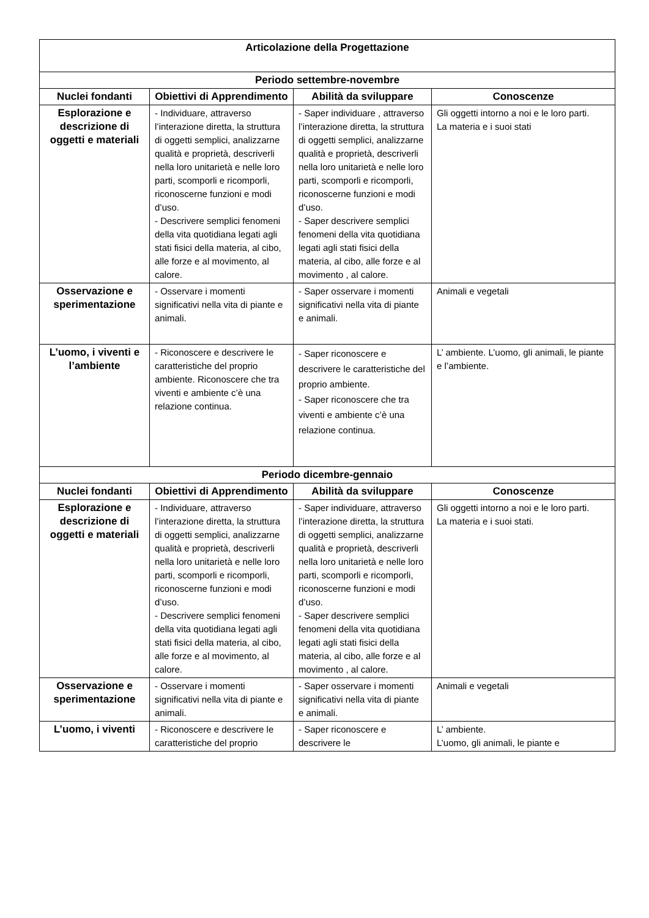| Articolazione della Progettazione | | | |
| --- | --- | --- | --- |
| Periodo settembre-novembre | | | |
| Nuclei fondanti | Obiettivi di Apprendimento | Abilità da sviluppare | Conoscenze |
| Esplorazione e descrizione di oggetti e materiali | - Individuare, attraverso l’interazione diretta, la struttura di oggetti semplici, analizzarne qualità e proprietà, descriverli nella loro unitarietà e nelle loro parti, scomporli e ricomporli, riconoscerne funzioni e modi d’uso. - Descrivere semplici fenomeni della vita quotidiana legati agli stati fisici della materia, al cibo, alle forze e al movimento, al calore. | - Saper individuare , attraverso l’interazione diretta, la struttura di oggetti semplici, analizzarne qualità e proprietà, descriverli nella loro unitarietà e nelle loro parti, scomporli e ricomporli, riconoscerne funzioni e modi d’uso. - Saper descrivere semplici fenomeni della vita quotidiana legati agli stati fisici della materia, al cibo, alle forze e al movimento , al calore. | Gli oggetti intorno a noi e le loro parti. La materia e i suoi stati |
| Osservazione e sperimentazione | - Osservare i momenti significativi nella vita di piante e animali. | - Saper osservare i momenti significativi nella vita di piante e animali. | Animali e vegetali |
| L’uomo, i viventi e l’ambiente | - Riconoscere e descrivere le caratteristiche del proprio ambiente. Riconoscere che tra viventi e ambiente c’è una relazione continua. | - Saper riconoscere e descrivere le caratteristiche del proprio ambiente. - Saper riconoscere che tra viventi e ambiente c’è una relazione continua. | L’ ambiente. L’uomo, gli animali, le piante e l’ambiente. |
| Periodo dicembre-gennaio | | | |
| Nuclei fondanti | Obiettivi di Apprendimento | Abilità da sviluppare | Conoscenze |
| Esplorazione e descrizione di oggetti e materiali | - Individuare, attraverso l’interazione diretta, la struttura di oggetti semplici, analizzarne qualità e proprietà, descriverli nella loro unitarietà e nelle loro parti, scomporli e ricomporli, riconoscerne funzioni e modi d’uso. - Descrivere semplici fenomeni della vita quotidiana legati agli stati fisici della materia, al cibo, alle forze e al movimento, al calore. | - Saper individuare, attraverso l’interazione diretta, la struttura di oggetti semplici, analizzarne qualità e proprietà, descriverli nella loro unitarietà e nelle loro parti, scomporli e ricomporli, riconoscerne funzioni e modi d’uso. - Saper descrivere semplici fenomeni della vita quotidiana legati agli stati fisici della materia, al cibo, alle forze e al movimento , al calore. | Gli oggetti intorno a noi e le loro parti. La materia e i suoi stati. |
| Osservazione e sperimentazione | - Osservare i momenti significativi nella vita di piante e animali. | - Saper osservare i momenti significativi nella vita di piante e animali. | Animali e vegetali |
| L’uomo, i viventi | - Riconoscere e descrivere le caratteristiche del proprio | - Saper riconoscere e descrivere le | L’ ambiente. L’uomo, gli animali, le piante e |